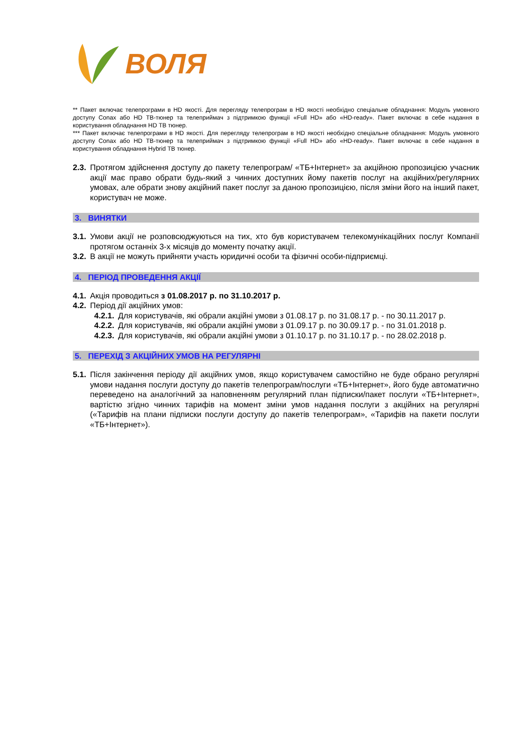ВОЛЯ
** Пакет включає телепрограми в HD якості. Для перегляду телепрограм в HD якості необхідно спеціальне обладнання: Модуль умовного доступу Conax або HD ТВ-тюнер та телеприймач з підтримкою функції «Full HD» або «HD-ready». Пакет включає в себе надання в користування обладнання HD ТВ тюнер.
*** Пакет включає телепрограми в HD якості. Для перегляду телепрограм в HD якості необхідно спеціальне обладнання: Модуль умовного доступу Conax або HD ТВ-тюнер та телеприймач з підтримкою функції «Full HD» або «HD-ready». Пакет включає в себе надання в користування обладнання Hybrid ТВ тюнер.
2.3. Протягом здійснення доступу до пакету телепрограм/ «ТБ+Інтернет» за акційною пропозицією учасник акції має право обрати будь-який з чинних доступних йому пакетів послуг на акційних/регулярних умовах, але обрати знову акційний пакет послуг за даною пропозицією, після зміни його на інший пакет, користувач не може.
3. ВИНЯТКИ
3.1. Умови акції не розповсюджуються на тих, хто був користувачем телекомунікаційних послуг Компанії протягом останніх 3-х місяців до моменту початку акції.
3.2. В акції не можуть прийняти участь юридичні особи та фізичні особи-підприємці.
4. ПЕРІОД ПРОВЕДЕННЯ АКЦІЇ
4.1. Акція проводиться з 01.08.2017 р. по 31.10.2017 р.
4.2. Період дії акційних умов:
4.2.1. Для користувачів, які обрали акційні умови з 01.08.17 р. по 31.08.17 р. - по 30.11.2017 р.
4.2.2. Для користувачів, які обрали акційні умови з 01.09.17 р. по 30.09.17 р. - по 31.01.2018 р.
4.2.3. Для користувачів, які обрали акційні умови з 01.10.17 р. по 31.10.17 р. - по 28.02.2018 р.
5. ПЕРЕХІД З АКЦІЙНИХ УМОВ НА РЕГУЛЯРНІ
5.1. Після закінчення періоду дії акційних умов, якщо користувачем самостійно не буде обрано регулярні умови надання послуги доступу до пакетів телепрограм/послуги «ТБ+Інтернет», його буде автоматично переведено на аналогічний за наповненням регулярний план підписки/пакет послуги «ТБ+Інтернет», вартістю згідно чинних тарифів на момент зміни умов надання послуги з акційних на регулярні («Тарифів на плани підписки послуги доступу до пакетів телепрограм», «Тарифів на пакети послуги «ТБ+Інтернет»).